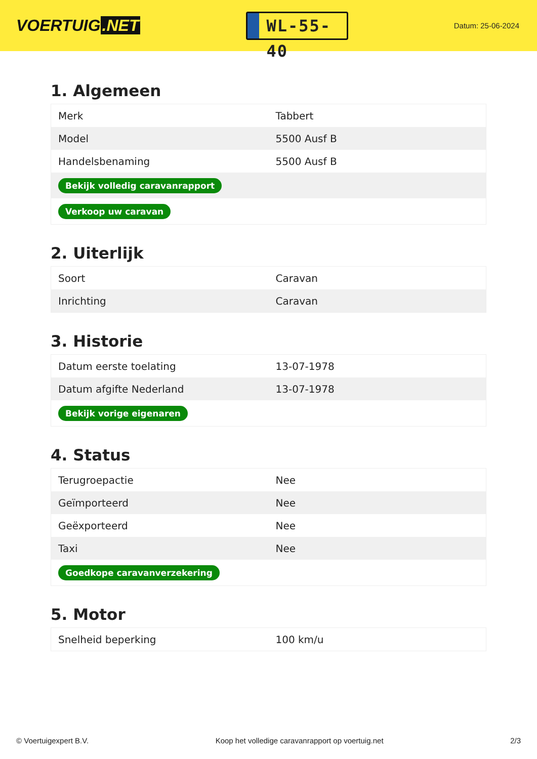VOERTUIG.NET
WL-55-40
Datum: 25-06-2024
1. Algemeen
| Merk | Tabbert |
| Model | 5500 Ausf B |
| Handelsbenaming | 5500 Ausf B |
| Bekijk volledig caravanrapport | |
| Verkoop uw caravan | |
2. Uiterlijk
| Soort | Caravan |
| Inrichting | Caravan |
3. Historie
| Datum eerste toelating | 13-07-1978 |
| Datum afgifte Nederland | 13-07-1978 |
| Bekijk vorige eigenaren | |
4. Status
| Terugroepactie | Nee |
| Geïmporteerd | Nee |
| Geëxporteerd | Nee |
| Taxi | Nee |
| Goedkope caravanverzekering | |
5. Motor
| Snelheid beperking | 100 km/u |
© Voertuigexpert B.V. Koop het volledige caravanrapport op voertuig.net 2/3